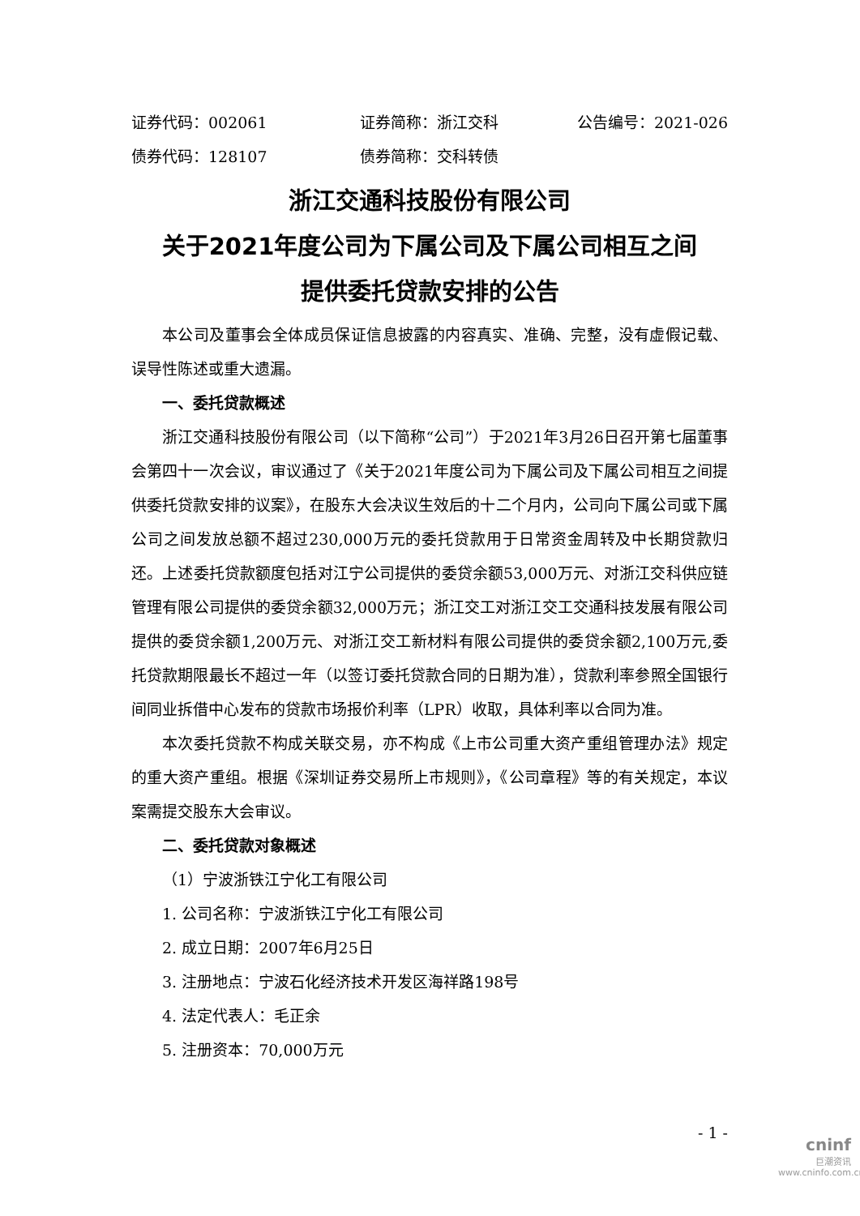证券代码：002061 证券简称：浙江交科 公告编号：2021-026
债券代码：128107 债券简称：交科转债
浙江交通科技股份有限公司
关于2021年度公司为下属公司及下属公司相互之间
提供委托贷款安排的公告
本公司及董事会全体成员保证信息披露的内容真实、准确、完整，没有虚假记载、误导性陈述或重大遗漏。
一、委托贷款概述
浙江交通科技股份有限公司（以下简称“公司”）于2021年3月26日召开第七届董事会第四十一次会议，审议通过了《关于2021年度公司为下属公司及下属公司相互之间提供委托贷款安排的议案》，在股东大会决议生效后的十二个月内，公司向下属公司或下属公司之间发放总额不超过230,000万元的委托贷款用于日常资金周转及中长期贷款归还。上述委托贷款额度包括对江宁公司提供的委贷余额53,000万元、对浙江交科供应链管理有限公司提供的委贷余额32,000万元；浙江交工对浙江交工交通科技发展有限公司提供的委贷余额1,200万元、对浙江交工新材料有限公司提供的委贷余额2,100万元,委托贷款期限最长不超过一年（以签订委托贷款合同的日期为准），贷款利率参照全国银行间同业拆借中心发布的贷款市场报价利率（LPR）收取，具体利率以合同为准。
本次委托贷款不构成关联交易，亦不构成《上市公司重大资产重组管理办法》规定的重大资产重组。根据《深圳证券交易所上市规则》，《公司章程》等的有关规定，本议案需提交股东大会审议。
二、委托贷款对象概述
（1）宁波浙铁江宁化工有限公司
1. 公司名称：宁波浙铁江宁化工有限公司
2. 成立日期：2007年6月25日
3. 注册地点：宁波石化经济技术开发区海祥路198号
4. 法定代表人：毛正余
5. 注册资本：70,000万元
- 1 -
cninf
巨潮资讯
www.cninfo.com.cn